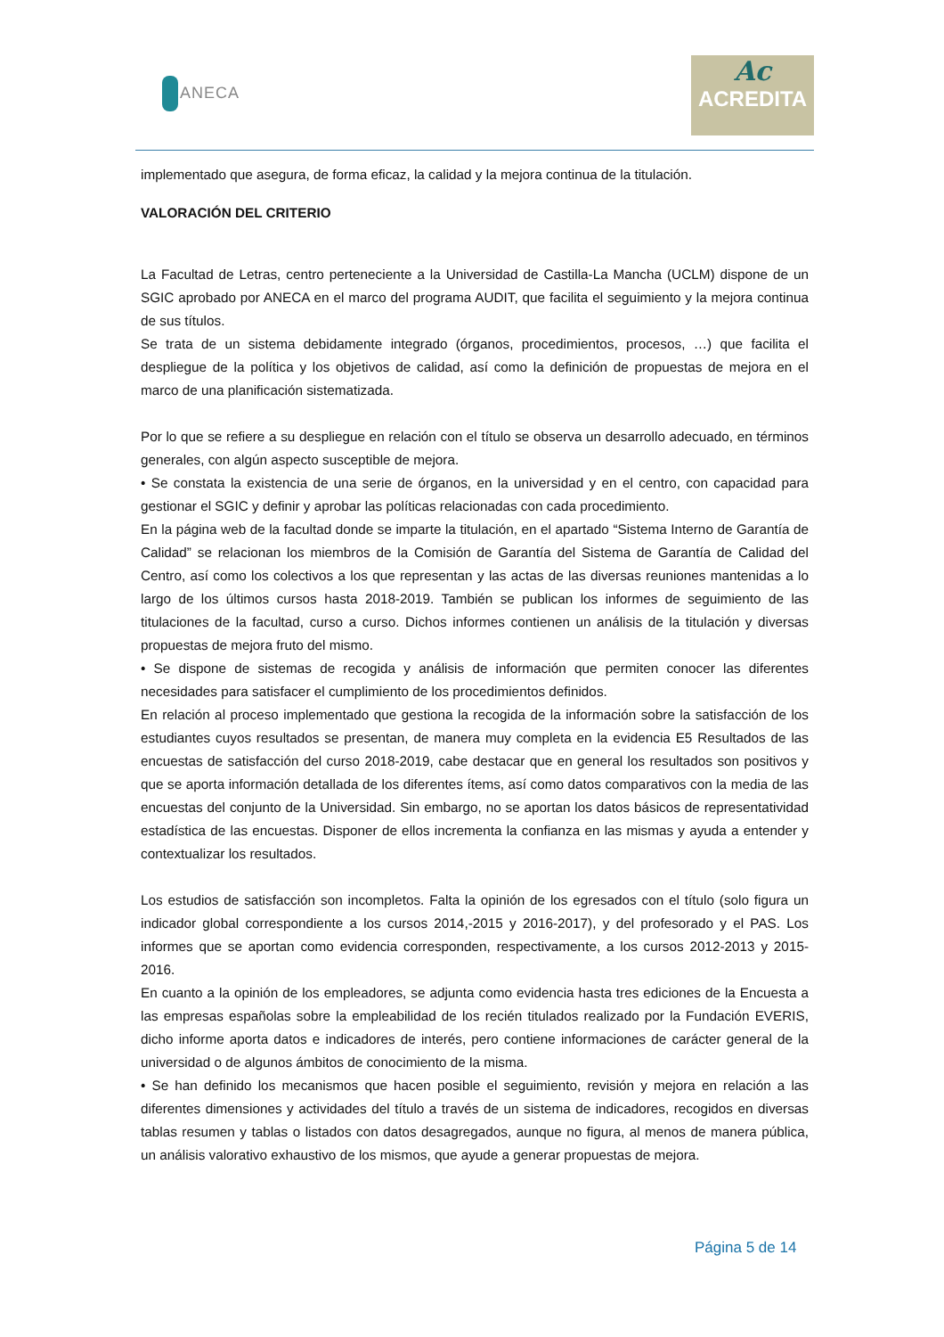ANECA
Ac
ACREDITA
implementado que asegura, de forma eficaz, la calidad y la mejora continua de la titulación.
VALORACIÓN DEL CRITERIO
La Facultad de Letras, centro perteneciente a la Universidad de Castilla-La Mancha (UCLM) dispone de un SGIC aprobado por ANECA en el marco del programa AUDIT, que facilita el seguimiento y la mejora continua de sus títulos.
Se trata de un sistema debidamente integrado (órganos, procedimientos, procesos, …) que facilita el despliegue de la política y los objetivos de calidad, así como la definición de propuestas de mejora en el marco de una planificación sistematizada.
Por lo que se refiere a su despliegue en relación con el título se observa un desarrollo adecuado, en términos generales, con algún aspecto susceptible de mejora.
• Se constata la existencia de una serie de órganos, en la universidad y en el centro, con capacidad para gestionar el SGIC y definir y aprobar las políticas relacionadas con cada procedimiento.
En la página web de la facultad donde se imparte la titulación, en el apartado “Sistema Interno de Garantía de Calidad” se relacionan los miembros de la Comisión de Garantía del Sistema de Garantía de Calidad del Centro, así como los colectivos a los que representan y las actas de las diversas reuniones mantenidas a lo largo de los últimos cursos hasta 2018-2019. También se publican los informes de seguimiento de las titulaciones de la facultad, curso a curso. Dichos informes contienen un análisis de la titulación y diversas propuestas de mejora fruto del mismo.
• Se dispone de sistemas de recogida y análisis de información que permiten conocer las diferentes necesidades para satisfacer el cumplimiento de los procedimientos definidos.
En relación al proceso implementado que gestiona la recogida de la información sobre la satisfacción de los estudiantes cuyos resultados se presentan, de manera muy completa en la evidencia E5 Resultados de las encuestas de satisfacción del curso 2018-2019, cabe destacar que en general los resultados son positivos y que se aporta información detallada de los diferentes ítems, así como datos comparativos con la media de las encuestas del conjunto de la Universidad. Sin embargo, no se aportan los datos básicos de representatividad estadística de las encuestas. Disponer de ellos incrementa la confianza en las mismas y ayuda a entender y contextualizar los resultados.
Los estudios de satisfacción son incompletos. Falta la opinión de los egresados con el título (solo figura un indicador global correspondiente a los cursos 2014,-2015 y 2016-2017), y del profesorado y el PAS. Los informes que se aportan como evidencia corresponden, respectivamente, a los cursos 2012-2013 y 2015-2016.
En cuanto a la opinión de los empleadores, se adjunta como evidencia hasta tres ediciones de la Encuesta a las empresas españolas sobre la empleabilidad de los recién titulados realizado por la Fundación EVERIS, dicho informe aporta datos e indicadores de interés, pero contiene informaciones de carácter general de la universidad o de algunos ámbitos de conocimiento de la misma.
• Se han definido los mecanismos que hacen posible el seguimiento, revisión y mejora en relación a las diferentes dimensiones y actividades del título a través de un sistema de indicadores, recogidos en diversas tablas resumen y tablas o listados con datos desagregados, aunque no figura, al menos de manera pública, un análisis valorativo exhaustivo de los mismos, que ayude a generar propuestas de mejora.
Página 5 de 14